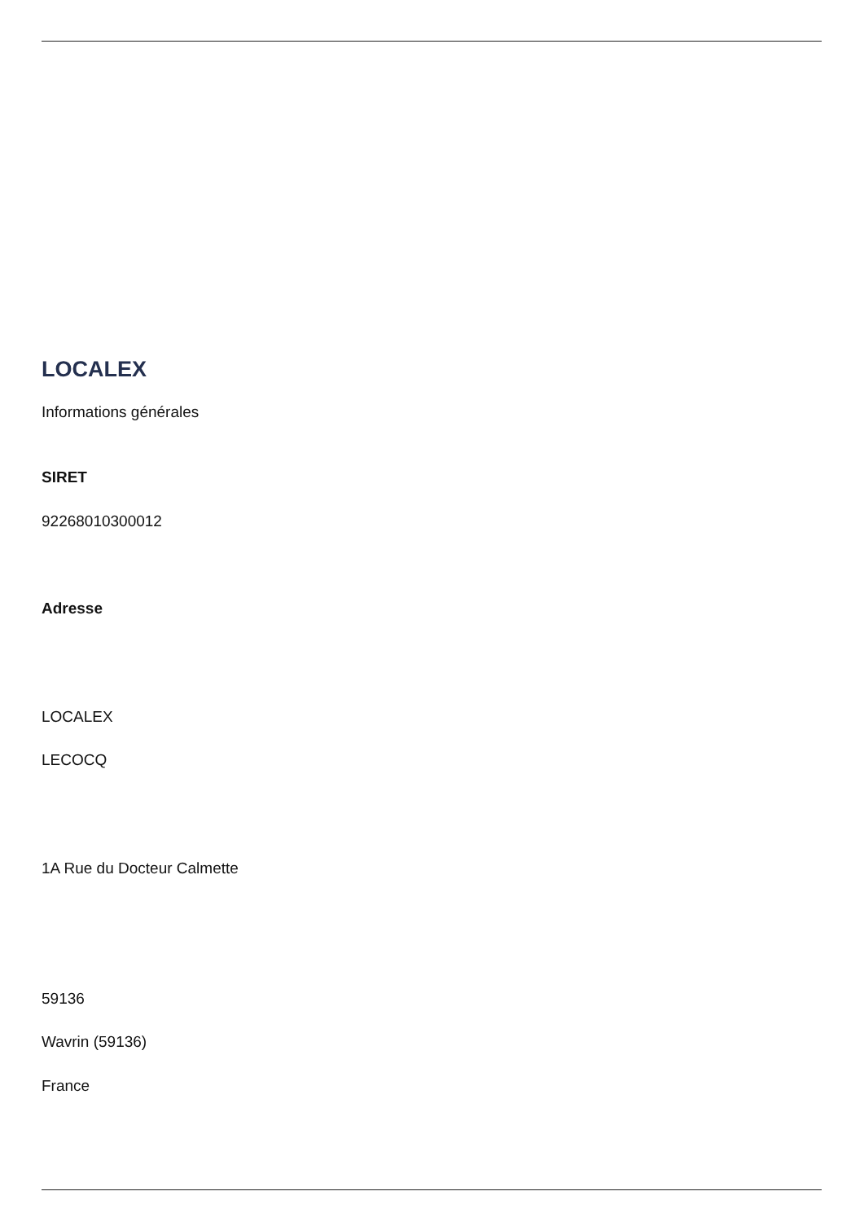LOCALEX
Informations générales
SIRET
92268010300012
Adresse
LOCALEX
LECOCQ
1A Rue du Docteur Calmette
59136
Wavrin (59136)
France